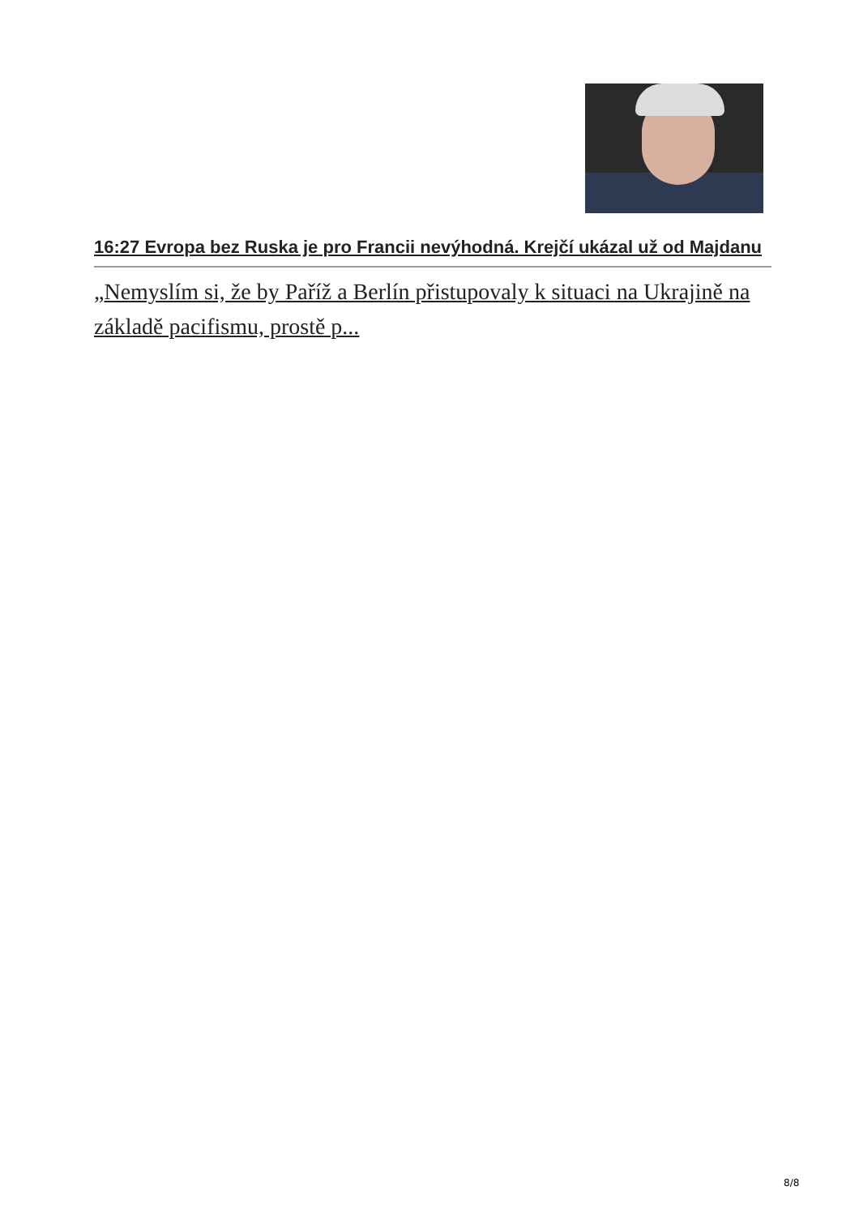16:27 Evropa bez Ruska je pro Francii nevýhodná. Krejčí ukázal už od Majdanu
„Nemyslím si, že by Paříž a Berlín přistupovaly k situaci na Ukrajině na základě pacifismu, prostě p...
8/8